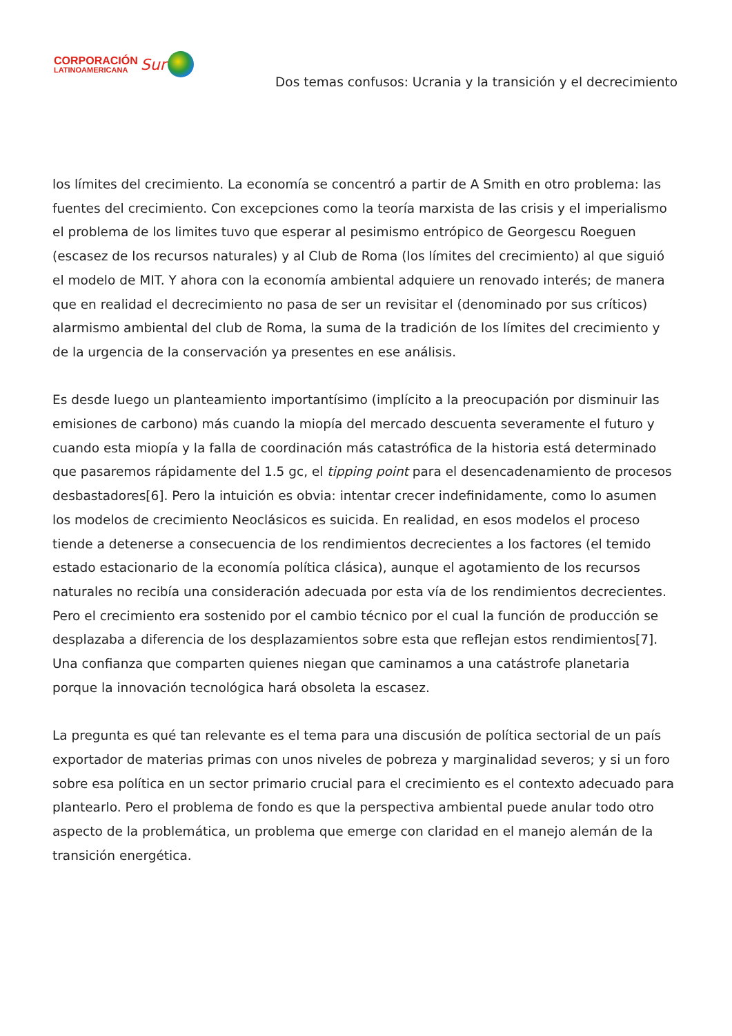CORPORACIÓN
LATINOAMERICANA
Sur
Dos temas confusos: Ucrania y la transición y el decrecimiento
los límites del crecimiento. La economía se concentró a partir de A Smith en otro problema: las fuentes del crecimiento. Con excepciones como la teoría marxista de las crisis y el imperialismo el problema de los limites tuvo que esperar al pesimismo entrópico de Georgescu Roeguen (escasez de los recursos naturales) y al Club de Roma (los límites del crecimiento) al que siguió el modelo de MIT. Y ahora con la economía ambiental adquiere un renovado interés; de manera que en realidad el decrecimiento no pasa de ser un revisitar el (denominado por sus críticos) alarmismo ambiental del club de Roma, la suma de la tradición de los límites del crecimiento y de la urgencia de la conservación ya presentes en ese análisis.
Es desde luego un planteamiento importantísimo (implícito a la preocupación por disminuir las emisiones de carbono) más cuando la miopía del mercado descuenta severamente el futuro y cuando esta miopía y la falla de coordinación más catastrófica de la historia está determinado que pasaremos rápidamente del 1.5 gc, el tipping point para el desencadenamiento de procesos desbastadores[6]. Pero la intuición es obvia: intentar crecer indefinidamente, como lo asumen los modelos de crecimiento Neoclásicos es suicida. En realidad, en esos modelos el proceso tiende a detenerse a consecuencia de los rendimientos decrecientes a los factores (el temido estado estacionario de la economía política clásica), aunque el agotamiento de los recursos naturales no recibía una consideración adecuada por esta vía de los rendimientos decrecientes. Pero el crecimiento era sostenido por el cambio técnico por el cual la función de producción se desplazaba a diferencia de los desplazamientos sobre esta que reflejan estos rendimientos[7]. Una confianza que comparten quienes niegan que caminamos a una catástrofe planetaria porque la innovación tecnológica hará obsoleta la escasez.
La pregunta es qué tan relevante es el tema para una discusión de política sectorial de un país exportador de materias primas con unos niveles de pobreza y marginalidad severos; y si un foro sobre esa política en un sector primario crucial para el crecimiento es el contexto adecuado para plantearlo. Pero el problema de fondo es que la perspectiva ambiental puede anular todo otro aspecto de la problemática, un problema que emerge con claridad en el manejo alemán de la transición energética.